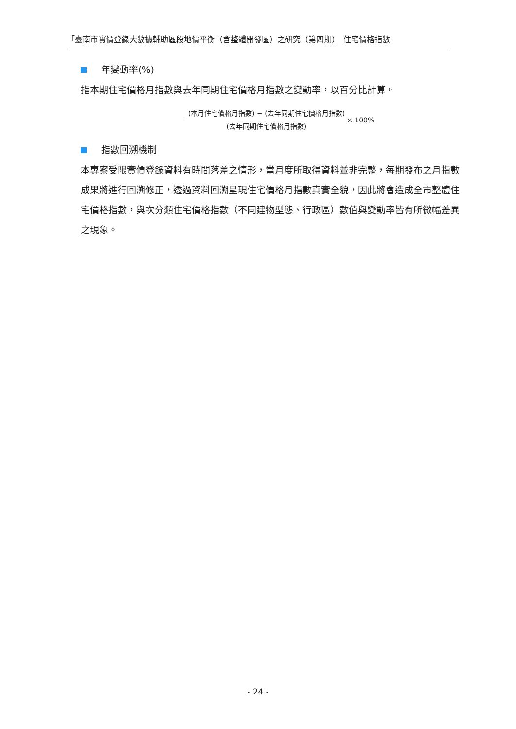「臺南市實價登錄大數據輔助區段地價平衡（含整體開發區）之研究（第四期）」住宅價格指數
年變動率(%)
指本期住宅價格月指數與去年同期住宅價格月指數之變動率，以百分比計算。
(本月住宅價格月指數) − (去年同期住宅價格月指數)
(去年同期住宅價格月指數)
× 100%
指數回溯機制
本專案受限實價登錄資料有時間落差之情形，當月度所取得資料並非完整，每期發布之月指數成果將進行回溯修正，透過資料回溯呈現住宅價格月指數真實全貌，因此將會造成全市整體住宅價格指數，與次分類住宅價格指數（不同建物型態、行政區）數值與變動率皆有所微幅差異之現象。
- 24 -